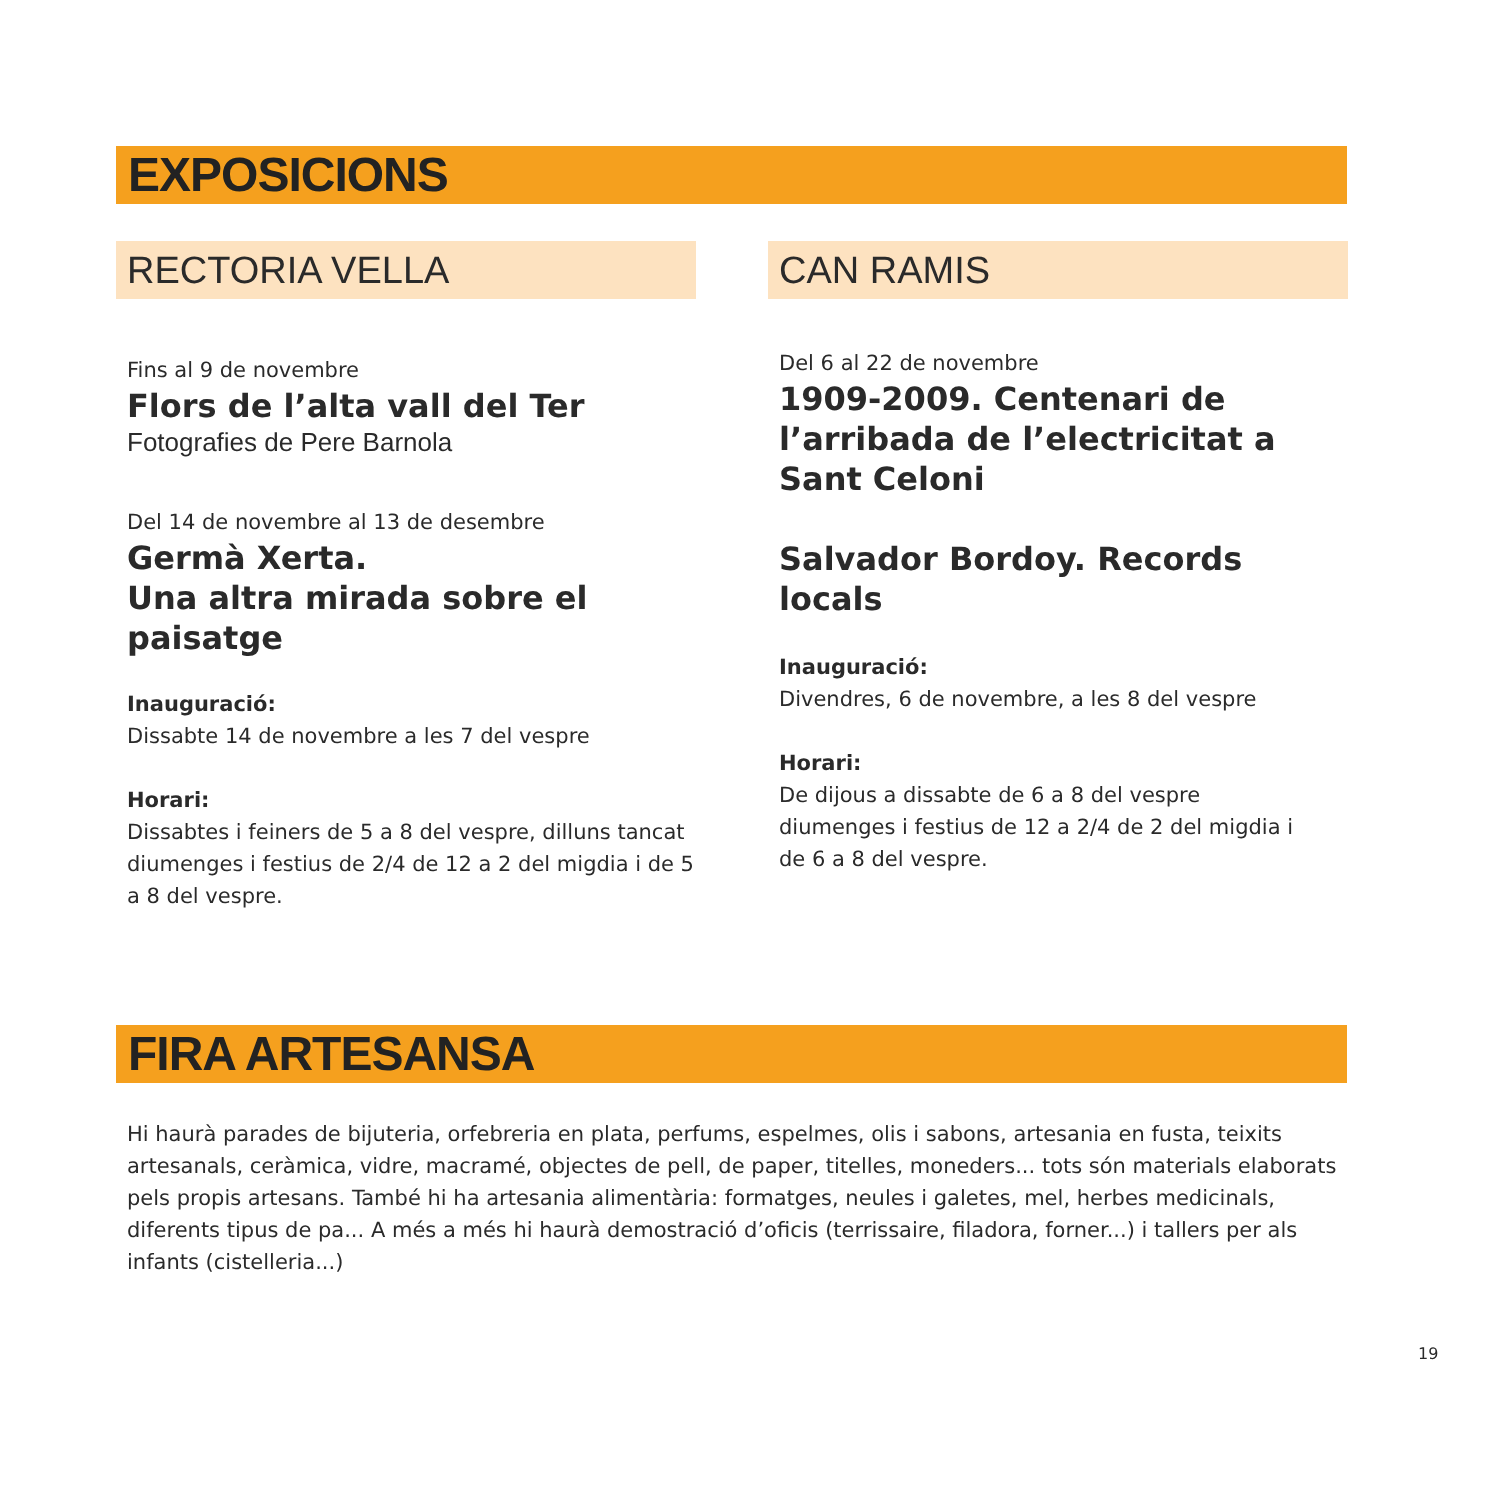EXPOSICIONS
RECTORIA VELLA
Fins al 9 de novembre
Flors de l’alta vall del Ter
Fotografies de Pere Barnola
Del 14 de novembre al 13 de desembre
Germà Xerta.
Una altra mirada sobre el paisatge
Inauguració:
Dissabte 14 de novembre a les 7 del vespre
Horari:
Dissabtes i feiners de 5 a 8 del vespre, dilluns tancat
diumenges i festius de 2/4 de 12 a 2 del migdia i de 5 a 8 del vespre.
CAN RAMIS
Del 6 al 22 de novembre
1909-2009. Centenari de l’arribada de l’electricitat a Sant Celoni
Salvador Bordoy. Records locals
Inauguració:
Divendres, 6 de novembre, a les 8 del vespre
Horari:
De dijous a dissabte de 6 a 8 del vespre
diumenges i festius de 12 a 2/4 de 2 del migdia i
de 6 a 8 del vespre.
FIRA ARTESANSA
Hi haurà parades de bijuteria, orfebreria en plata, perfums, espelmes, olis i sabons, artesania en fusta, teixits artesanals, ceràmica, vidre, macramé, objectes de pell, de paper, titelles, moneders... tots són materials elaborats pels propis artesans. També hi ha artesania alimentària: formatges, neules i galetes, mel, herbes medicinals, diferents tipus de pa... A més a més hi haurà demostració d’oficis (terrissaire, filadora, forner...) i tallers per als infants (cistelleria...)
19